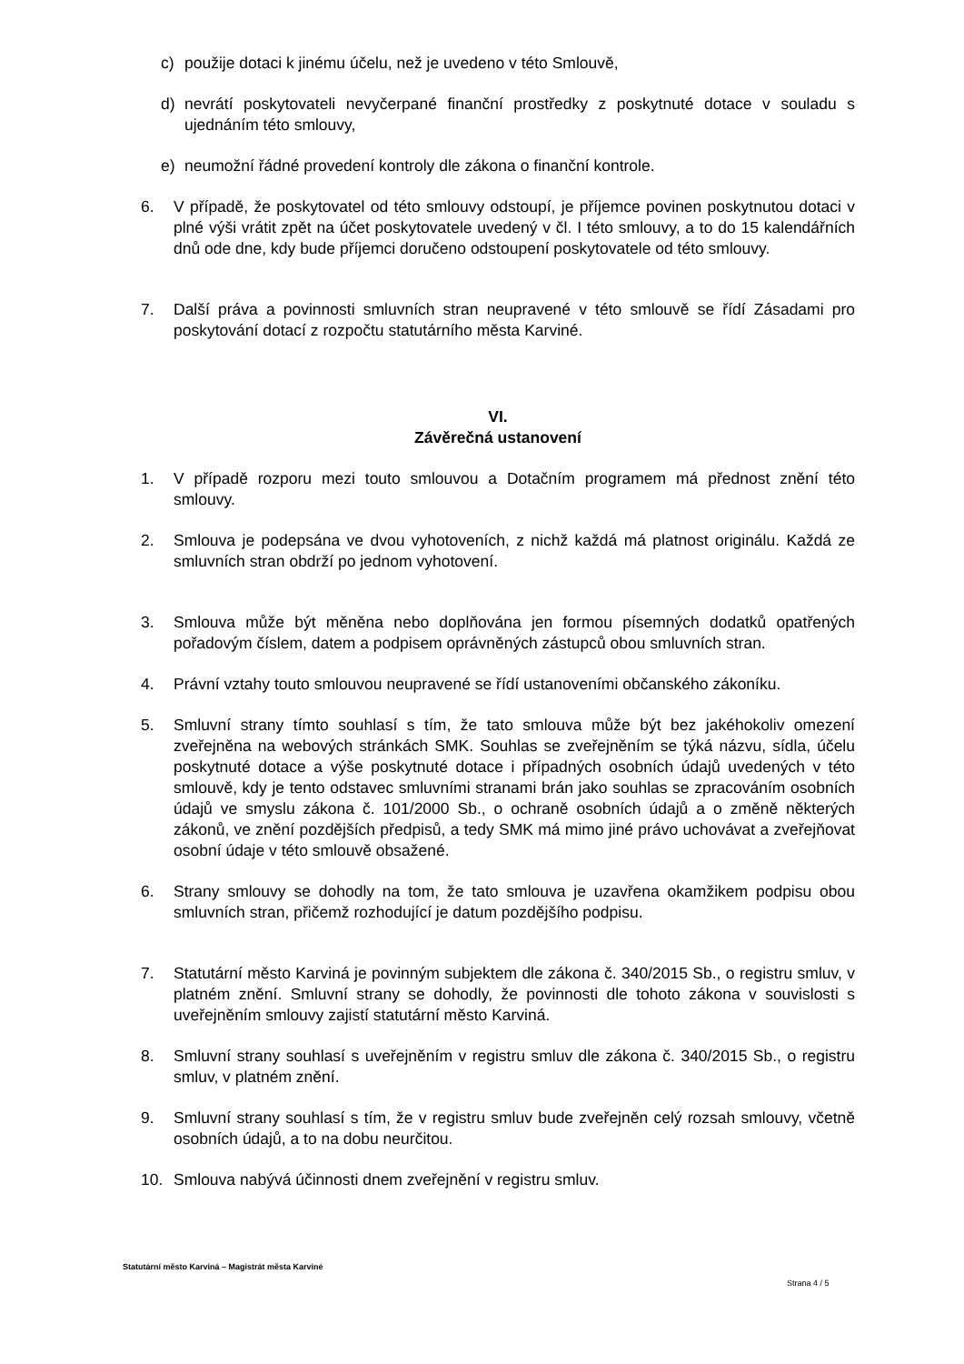c) použije dotaci k jinému účelu, než je uvedeno v této Smlouvě,
d) nevrátí poskytovateli nevyčerpané finanční prostředky z poskytnuté dotace v souladu s ujednáním této smlouvy,
e) neumožní řádné provedení kontroly dle zákona o finanční kontrole.
6. V případě, že poskytovatel od této smlouvy odstoupí, je příjemce povinen poskytnutou dotaci v plné výši vrátit zpět na účet poskytovatele uvedený v čl. I této smlouvy, a to do 15 kalendářních dnů ode dne, kdy bude příjemci doručeno odstoupení poskytovatele od této smlouvy.
7. Další práva a povinnosti smluvních stran neupravené v této smlouvě se řídí Zásadami pro poskytování dotací z rozpočtu statutárního města Karviné.
VI.
Závěrečná ustanovení
1. V případě rozporu mezi touto smlouvou a Dotačním programem má přednost znění této smlouvy.
2. Smlouva je podepsána ve dvou vyhotoveních, z nichž každá má platnost originálu. Každá ze smluvních stran obdrží po jednom vyhotovení.
3. Smlouva může být měněna nebo doplňována jen formou písemných dodatků opatřených pořadovým číslem, datem a podpisem oprávněných zástupců obou smluvních stran.
4. Právní vztahy touto smlouvou neupravené se řídí ustanoveními občanského zákoníku.
5. Smluvní strany tímto souhlasí s tím, že tato smlouva může být bez jakéhokoliv omezení zveřejněna na webových stránkách SMK. Souhlas se zveřejněním se týká názvu, sídla, účelu poskytnuté dotace a výše poskytnuté dotace i případných osobních údajů uvedených v této smlouvě, kdy je tento odstavec smluvními stranami brán jako souhlas se zpracováním osobních údajů ve smyslu zákona č. 101/2000 Sb., o ochraně osobních údajů a o změně některých zákonů, ve znění pozdějších předpisů, a tedy SMK má mimo jiné právo uchovávat a zveřejňovat osobní údaje v této smlouvě obsažené.
6. Strany smlouvy se dohodly na tom, že tato smlouva je uzavřena okamžikem podpisu obou smluvních stran, přičemž rozhodující je datum pozdějšího podpisu.
7. Statutární město Karviná je povinným subjektem dle zákona č. 340/2015 Sb., o registru smluv, v platném znění. Smluvní strany se dohodly, že povinnosti dle tohoto zákona v souvislosti s uveřejněním smlouvy zajistí statutární město Karviná.
8. Smluvní strany souhlasí s uveřejněním v registru smluv dle zákona č. 340/2015 Sb., o registru smluv, v platném znění.
9. Smluvní strany souhlasí s tím, že v registru smluv bude zveřejněn celý rozsah smlouvy, včetně osobních údajů, a to na dobu neurčitou.
10. Smlouva nabývá účinnosti dnem zveřejnění v registru smluv.
Statutární město Karviná – Magistrát města Karviné
Strana 4 / 5